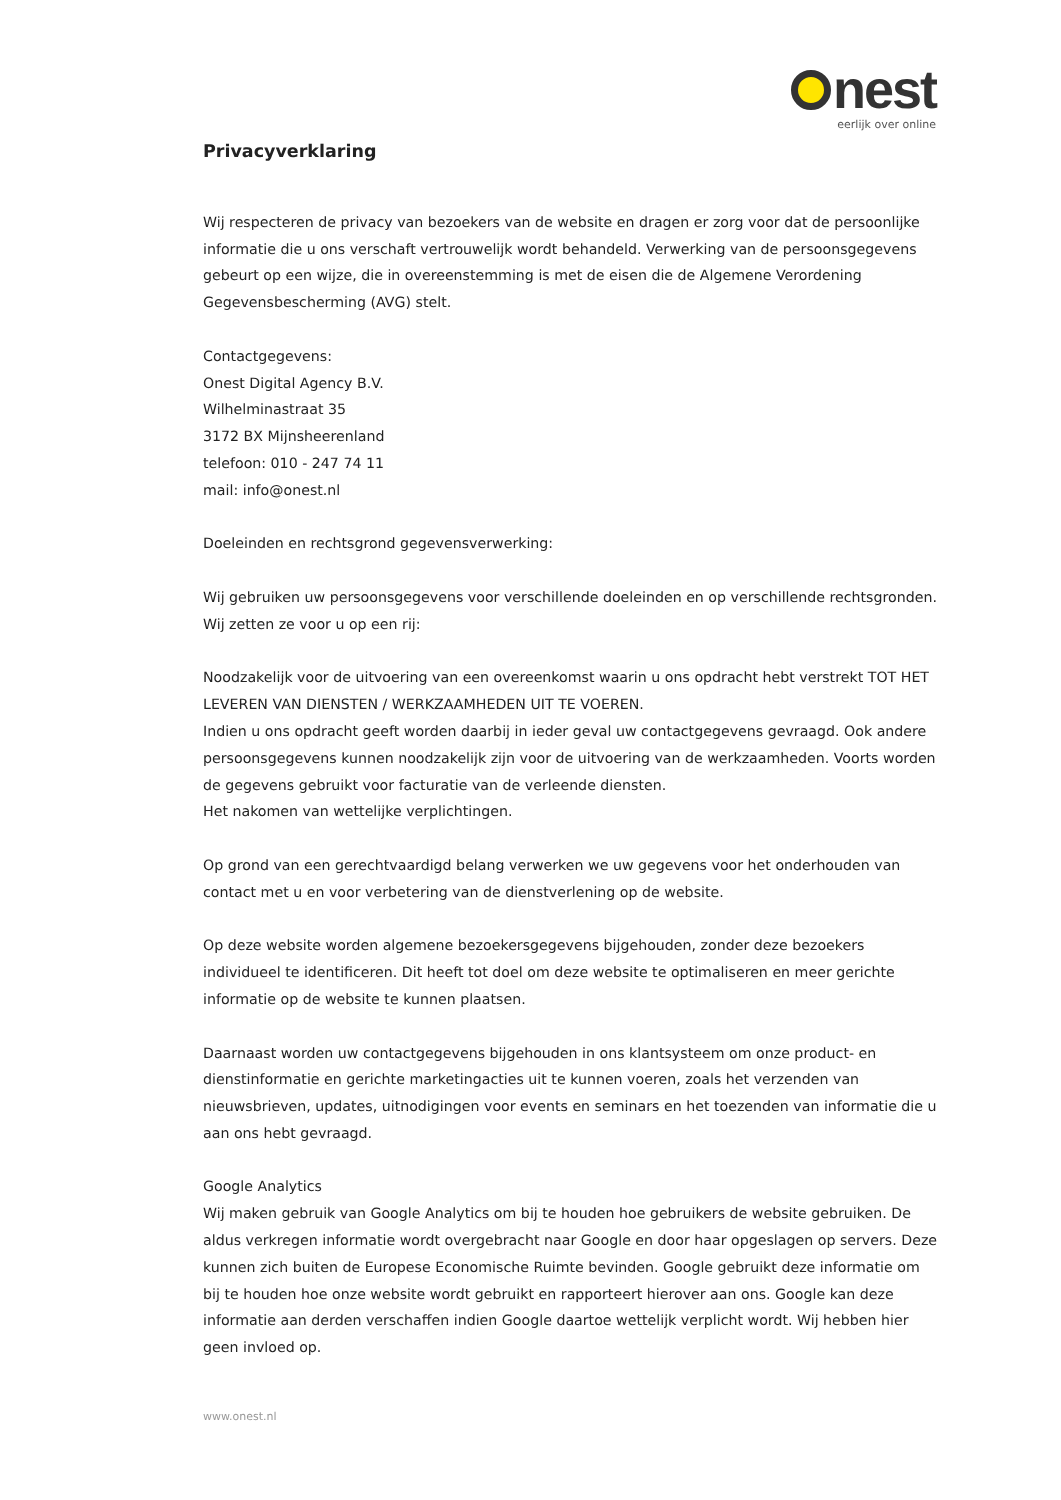nest
eerlijk over online
Privacyverklaring
Wij respecteren de privacy van bezoekers van de website en dragen er zorg voor dat de persoonlijke informatie die u ons verschaft vertrouwelijk wordt behandeld. Verwerking van de persoonsgegevens gebeurt op een wijze, die in overeenstemming is met de eisen die de Algemene Verordening Gegevensbescherming (AVG) stelt.
Contactgegevens:
Onest Digital Agency B.V.
Wilhelminastraat 35
3172 BX Mijnsheerenland
telefoon: 010 - 247 74 11
mail: info@onest.nl
Doeleinden en rechtsgrond gegevensverwerking:
Wij gebruiken uw persoonsgegevens voor verschillende doeleinden en op verschillende rechtsgronden. Wij zetten ze voor u op een rij:
Noodzakelijk voor de uitvoering van een overeenkomst waarin u ons opdracht hebt verstrekt TOT HET LEVEREN VAN DIENSTEN / WERKZAAMHEDEN UIT TE VOEREN.
Indien u ons opdracht geeft worden daarbij in ieder geval uw contactgegevens gevraagd. Ook andere persoonsgegevens kunnen noodzakelijk zijn voor de uitvoering van de werkzaamheden. Voorts worden de gegevens gebruikt voor facturatie van de verleende diensten.
Het nakomen van wettelijke verplichtingen.
Op grond van een gerechtvaardigd belang verwerken we uw gegevens voor het onderhouden van contact met u en voor verbetering van de dienstverlening op de website.
Op deze website worden algemene bezoekersgegevens bijgehouden, zonder deze bezoekers individueel te identificeren. Dit heeft tot doel om deze website te optimaliseren en meer gerichte informatie op de website te kunnen plaatsen.
Daarnaast worden uw contactgegevens bijgehouden in ons klantsysteem om onze product- en dienstinformatie en gerichte marketingacties uit te kunnen voeren, zoals het verzenden van nieuwsbrieven, updates, uitnodigingen voor events en seminars en het toezenden van informatie die u aan ons hebt gevraagd.
Google Analytics
Wij maken gebruik van Google Analytics om bij te houden hoe gebruikers de website gebruiken. De aldus verkregen informatie wordt overgebracht naar Google en door haar opgeslagen op servers. Deze kunnen zich buiten de Europese Economische Ruimte bevinden. Google gebruikt deze informatie om bij te houden hoe onze website wordt gebruikt en rapporteert hierover aan ons. Google kan deze informatie aan derden verschaffen indien Google daartoe wettelijk verplicht wordt. Wij hebben hier geen invloed op.
www.onest.nl